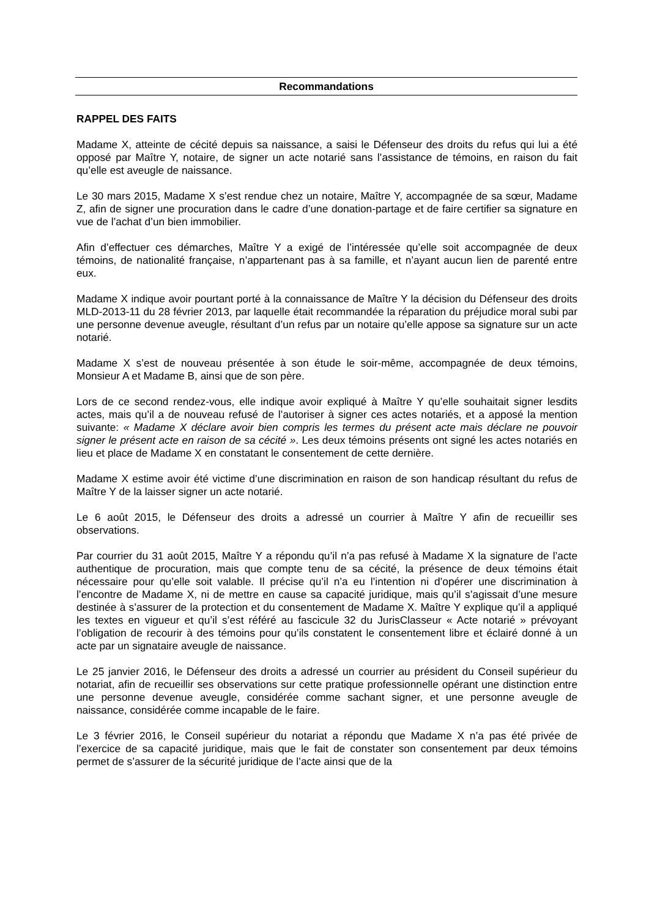Recommandations
RAPPEL DES FAITS
Madame X, atteinte de cécité depuis sa naissance, a saisi le Défenseur des droits du refus qui lui a été opposé par Maître Y, notaire, de signer un acte notarié sans l’assistance de témoins, en raison du fait qu’elle est aveugle de naissance.
Le 30 mars 2015, Madame X s’est rendue chez un notaire, Maître Y, accompagnée de sa sœur, Madame Z, afin de signer une procuration dans le cadre d’une donation-partage et de faire certifier sa signature en vue de l’achat d’un bien immobilier.
Afin d’effectuer ces démarches, Maître Y a exigé de l’intéressée qu’elle soit accompagnée de deux témoins, de nationalité française, n’appartenant pas à sa famille, et n’ayant aucun lien de parenté entre eux.
Madame X indique avoir pourtant porté à la connaissance de Maître Y la décision du Défenseur des droits MLD-2013-11 du 28 février 2013, par laquelle était recommandée la réparation du préjudice moral subi par une personne devenue aveugle, résultant d’un refus par un notaire qu’elle appose sa signature sur un acte notarié.
Madame X s’est de nouveau présentée à son étude le soir-même, accompagnée de deux témoins, Monsieur A et Madame B, ainsi que de son père.
Lors de ce second rendez-vous, elle indique avoir expliqué à Maître Y qu’elle souhaitait signer lesdits actes, mais qu’il a de nouveau refusé de l’autoriser à signer ces actes notariés, et a apposé la mention suivante: « Madame X déclare avoir bien compris les termes du présent acte mais déclare ne pouvoir signer le présent acte en raison de sa cécité ». Les deux témoins présents ont signé les actes notariés en lieu et place de Madame X en constatant le consentement de cette dernière.
Madame X estime avoir été victime d’une discrimination en raison de son handicap résultant du refus de Maître Y de la laisser signer un acte notarié.
Le 6 août 2015, le Défenseur des droits a adressé un courrier à Maître Y afin de recueillir ses observations.
Par courrier du 31 août 2015, Maître Y a répondu qu’il n’a pas refusé à Madame X la signature de l’acte authentique de procuration, mais que compte tenu de sa cécité, la présence de deux témoins était nécessaire pour qu’elle soit valable. Il précise qu’il n’a eu l’intention ni d’opérer une discrimination à l’encontre de Madame X, ni de mettre en cause sa capacité juridique, mais qu’il s’agissait d’une mesure destinée à s’assurer de la protection et du consentement de Madame X. Maître Y explique qu’il a appliqué les textes en vigueur et qu’il s’est référé au fascicule 32 du JurisClasseur « Acte notarié » prévoyant l’obligation de recourir à des témoins pour qu’ils constatent le consentement libre et éclairé donné à un acte par un signataire aveugle de naissance.
Le 25 janvier 2016, le Défenseur des droits a adressé un courrier au président du Conseil supérieur du notariat, afin de recueillir ses observations sur cette pratique professionnelle opérant une distinction entre une personne devenue aveugle, considérée comme sachant signer, et une personne aveugle de naissance, considérée comme incapable de le faire.
Le 3 février 2016, le Conseil supérieur du notariat a répondu que Madame X n’a pas été privée de l’exercice de sa capacité juridique, mais que le fait de constater son consentement par deux témoins permet de s’assurer de la sécurité juridique de l’acte ainsi que de la